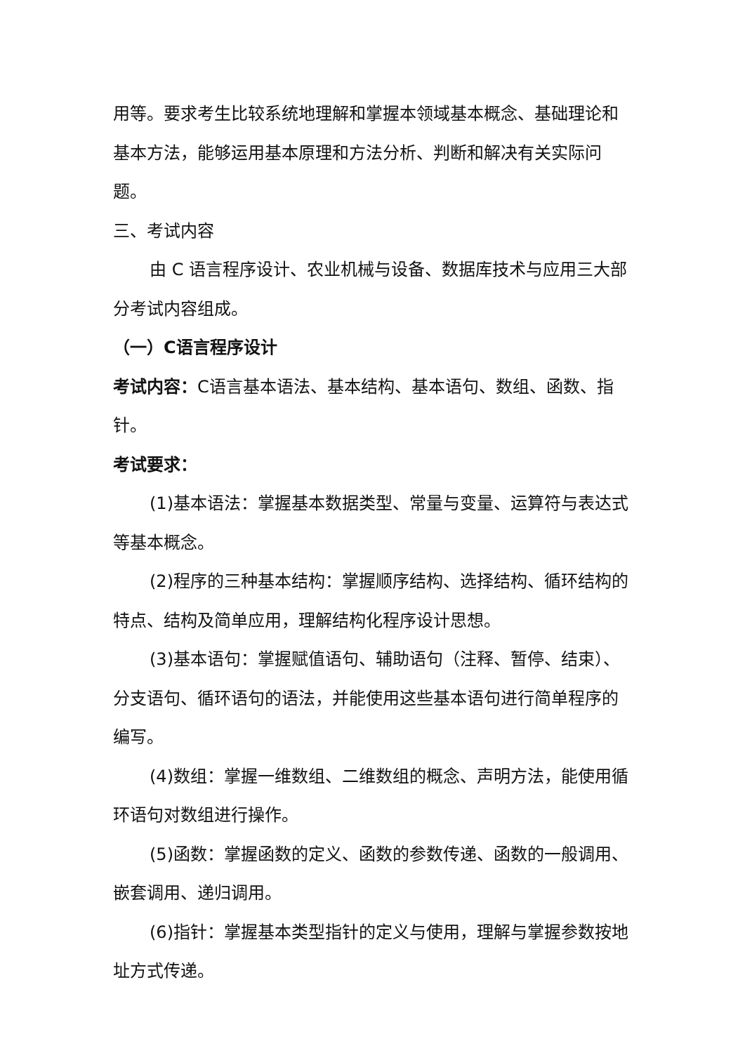用等。要求考生比较系统地理解和掌握本领域基本概念、基础理论和基本方法，能够运用基本原理和方法分析、判断和解决有关实际问题。
三、考试内容
由 C 语言程序设计、农业机械与设备、数据库技术与应用三大部分考试内容组成。
（一）C语言程序设计
考试内容：C语言基本语法、基本结构、基本语句、数组、函数、指针。
考试要求：
(1)基本语法：掌握基本数据类型、常量与变量、运算符与表达式等基本概念。
(2)程序的三种基本结构：掌握顺序结构、选择结构、循环结构的特点、结构及简单应用，理解结构化程序设计思想。
(3)基本语句：掌握赋值语句、辅助语句（注释、暂停、结束）、分支语句、循环语句的语法，并能使用这些基本语句进行简单程序的编写。
(4)数组：掌握一维数组、二维数组的概念、声明方法，能使用循环语句对数组进行操作。
(5)函数：掌握函数的定义、函数的参数传递、函数的一般调用、嵌套调用、递归调用。
(6)指针：掌握基本类型指针的定义与使用，理解与掌握参数按地址方式传递。